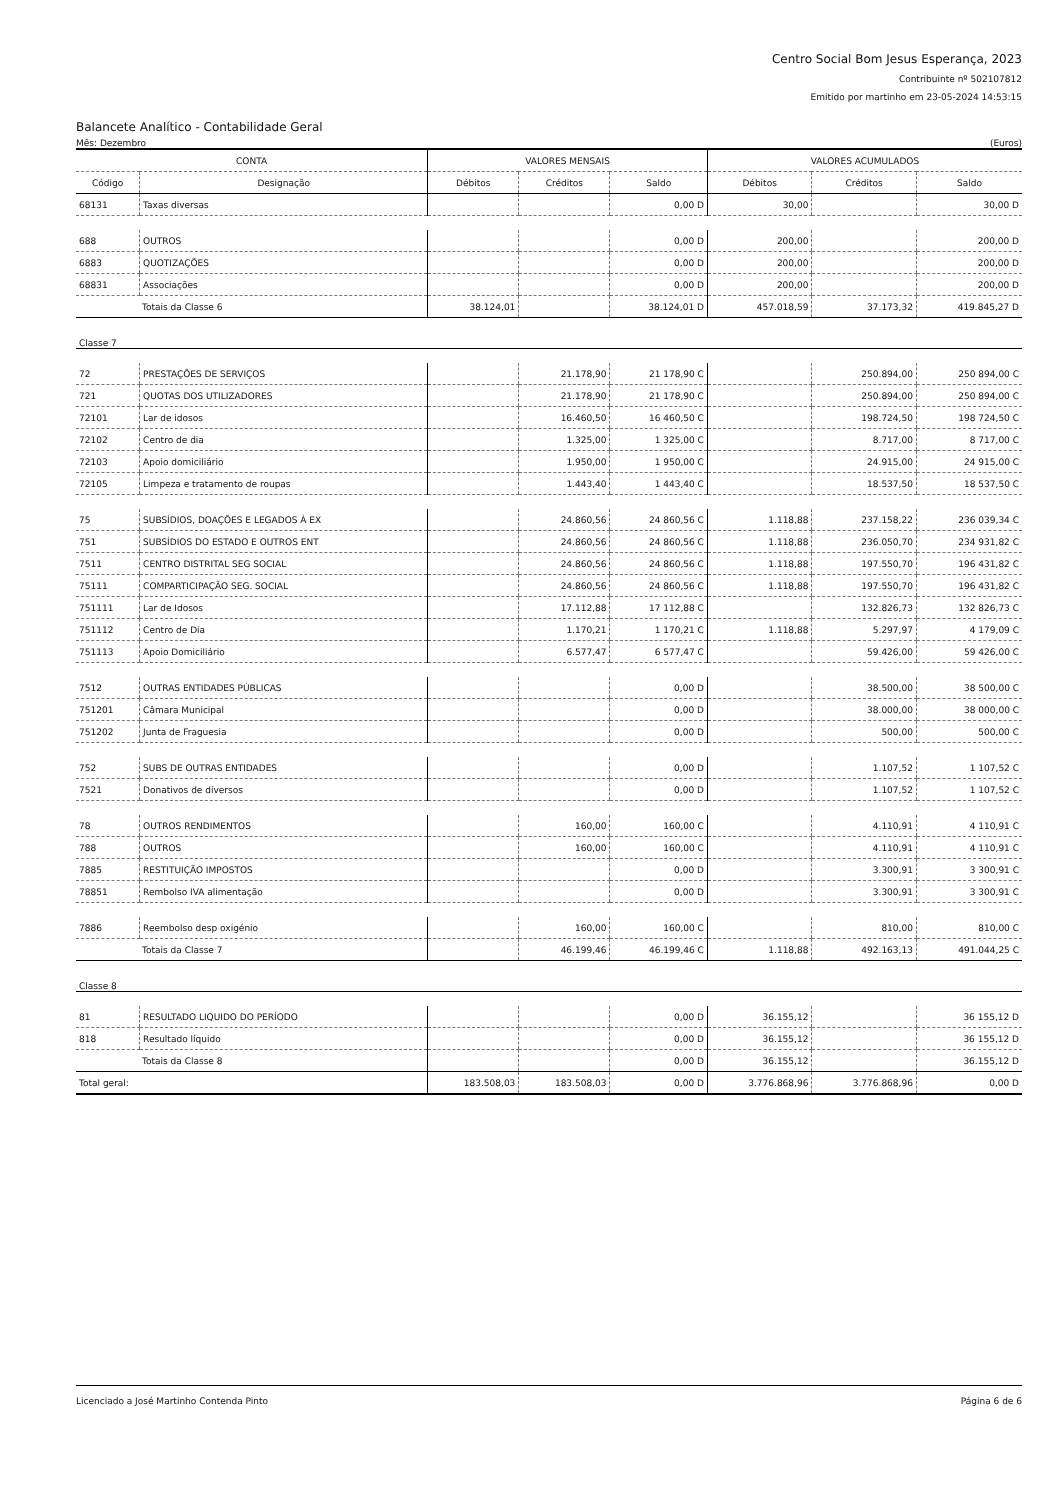Centro Social Bom Jesus Esperança, 2023
Contribuinte nº 502107812
Emitido por martinho em 23-05-2024 14:53:15
Balancete Analítico - Contabilidade Geral
Mês: Dezembro (Euros)
| CONTA | | VALORES MENSAIS | | | VALORES ACUMULADOS | | |
| --- | --- | --- | --- | --- | --- | --- | --- |
| Código | Designação | Débitos | Créditos | Saldo | Débitos | Créditos | Saldo |
| 68131 | Taxas diversas | | | 0,00 D | 30,00 | | 30,00 D |
| 688 | OUTROS | | | 0,00 D | 200,00 | | 200,00 D |
| 6883 | QUOTIZAÇÕES | | | 0,00 D | 200,00 | | 200,00 D |
| 68831 | Associações | | | 0,00 D | 200,00 | | 200,00 D |
| Totais da Classe 6 | | 38.124,01 | | 38.124,01 D | 457.018,59 | 37.173,32 | 419.845,27 D |
| Classe 7 | | | | | | | |
| 72 | PRESTAÇÕES DE SERVIÇOS | | 21.178,90 | 21 178,90 C | | 250.894,00 | 250 894,00 C |
| 721 | QUOTAS DOS UTILIZADORES | | 21.178,90 | 21 178,90 C | | 250.894,00 | 250 894,00 C |
| 72101 | Lar de idosos | | 16.460,50 | 16 460,50 C | | 198.724,50 | 198 724,50 C |
| 72102 | Centro de dia | | 1.325,00 | 1 325,00 C | | 8.717,00 | 8 717,00 C |
| 72103 | Apoio domiciliário | | 1.950,00 | 1 950,00 C | | 24.915,00 | 24 915,00 C |
| 72105 | Limpeza e tratamento de roupas | | 1.443,40 | 1 443,40 C | | 18.537,50 | 18 537,50 C |
| 75 | SUBSÍDIOS, DOAÇÕES E LEGADOS À EX | | 24.860,56 | 24 860,56 C | 1.118,88 | 237.158,22 | 236 039,34 C |
| 751 | SUBSÍDIOS DO ESTADO E OUTROS ENT | | 24.860,56 | 24 860,56 C | 1.118,88 | 236.050,70 | 234 931,82 C |
| 7511 | CENTRO DISTRITAL SEG SOCIAL | | 24.860,56 | 24 860,56 C | 1.118,88 | 197.550,70 | 196 431,82 C |
| 75111 | COMPARTICIPAÇÃO SEG. SOCIAL | | 24.860,56 | 24 860,56 C | 1.118,88 | 197.550,70 | 196 431,82 C |
| 751111 | Lar de Idosos | | 17.112,88 | 17 112,88 C | | 132.826,73 | 132 826,73 C |
| 751112 | Centro de Dia | | 1.170,21 | 1 170,21 C | 1.118,88 | 5.297,97 | 4 179,09 C |
| 751113 | Apoio Domiciliário | | 6.577,47 | 6 577,47 C | | 59.426,00 | 59 426,00 C |
| 7512 | OUTRAS ENTIDADES PÚBLICAS | | | 0,00 D | | 38.500,00 | 38 500,00 C |
| 751201 | Câmara Municipal | | | 0,00 D | | 38.000,00 | 38 000,00 C |
| 751202 | Junta de Fraguesia | | | 0,00 D | | 500,00 | 500,00 C |
| 752 | SUBS DE OUTRAS ENTIDADES | | | 0,00 D | | 1.107,52 | 1 107,52 C |
| 7521 | Donativos de diversos | | | 0,00 D | | 1.107,52 | 1 107,52 C |
| 78 | OUTROS RENDIMENTOS | | 160,00 | 160,00 C | | 4.110,91 | 4 110,91 C |
| 788 | OUTROS | | 160,00 | 160,00 C | | 4.110,91 | 4 110,91 C |
| 7885 | RESTITUIÇÃO IMPOSTOS | | | 0,00 D | | 3.300,91 | 3 300,91 C |
| 78851 | Rembolso IVA alimentação | | | 0,00 D | | 3.300,91 | 3 300,91 C |
| 7886 | Reembolso desp oxigénio | | 160,00 | 160,00 C | | 810,00 | 810,00 C |
| Totais da Classe 7 | | | 46.199,46 | 46.199,46 C | 1.118,88 | 492.163,13 | 491.044,25 C |
| Classe 8 | | | | | | | |
| 81 | RESULTADO LIQUIDO DO PERÍODO | | | 0,00 D | 36.155,12 | | 36 155,12 D |
| 818 | Resultado líquido | | | 0,00 D | 36.155,12 | | 36 155,12 D |
| Totais da Classe 8 | | | | 0,00 D | 36.155,12 | | 36.155,12 D |
| Total geral: | | 183.508,03 | 183.508,03 | 0,00 D | 3.776.868,96 | 3.776.868,96 | 0,00 D |
Licenciado a José Martinho Contenda Pinto Página 6 de 6